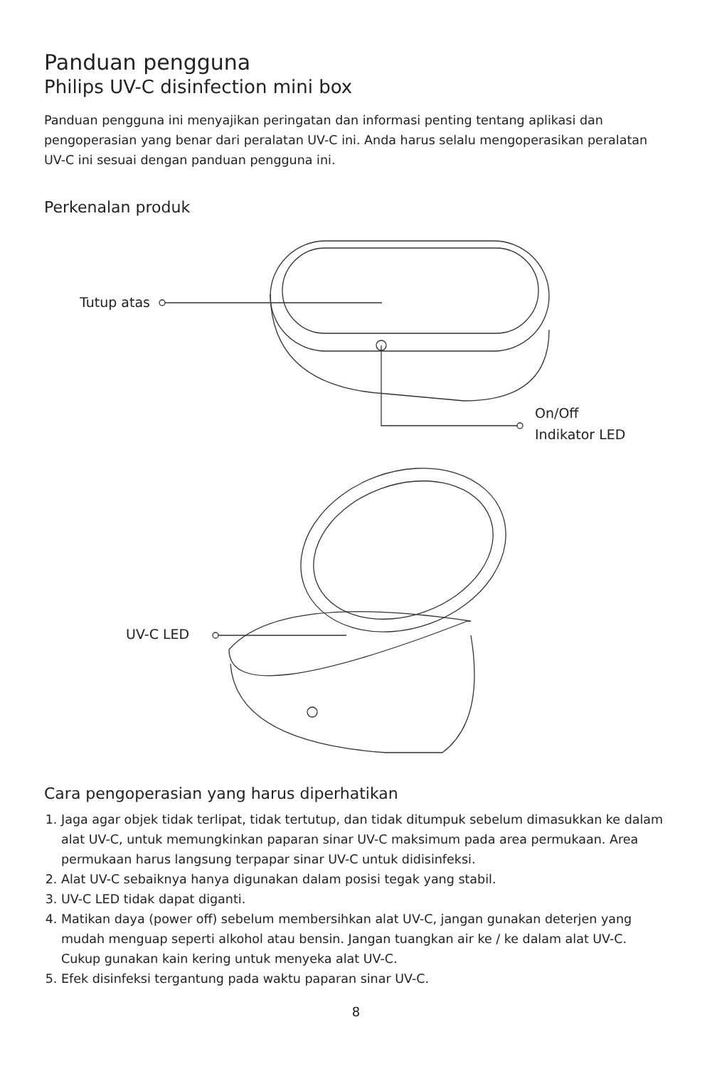Panduan pengguna
Philips UV-C disinfection mini box
Panduan pengguna ini menyajikan peringatan dan informasi penting tentang aplikasi dan pengoperasian yang benar dari peralatan UV-C ini. Anda harus selalu mengoperasikan peralatan UV-C ini sesuai dengan panduan pengguna ini.
Perkenalan produk
Tutup atas
On/Off
Indikator LED
UV-C LED
Cara pengoperasian yang harus diperhatikan
1. Jaga agar objek tidak terlipat, tidak tertutup, dan tidak ditumpuk sebelum dimasukkan ke dalam alat UV-C, untuk memungkinkan paparan sinar UV-C maksimum pada area permukaan. Area permukaan harus langsung terpapar sinar UV-C untuk didisinfeksi.
2. Alat UV-C sebaiknya hanya digunakan dalam posisi tegak yang stabil.
3. UV-C LED tidak dapat diganti.
4. Matikan daya (power off) sebelum membersihkan alat UV-C, jangan gunakan deterjen yang mudah menguap seperti alkohol atau bensin. Jangan tuangkan air ke / ke dalam alat UV-C. Cukup gunakan kain kering untuk menyeka alat UV-C.
5. Efek disinfeksi tergantung pada waktu paparan sinar UV-C.
8